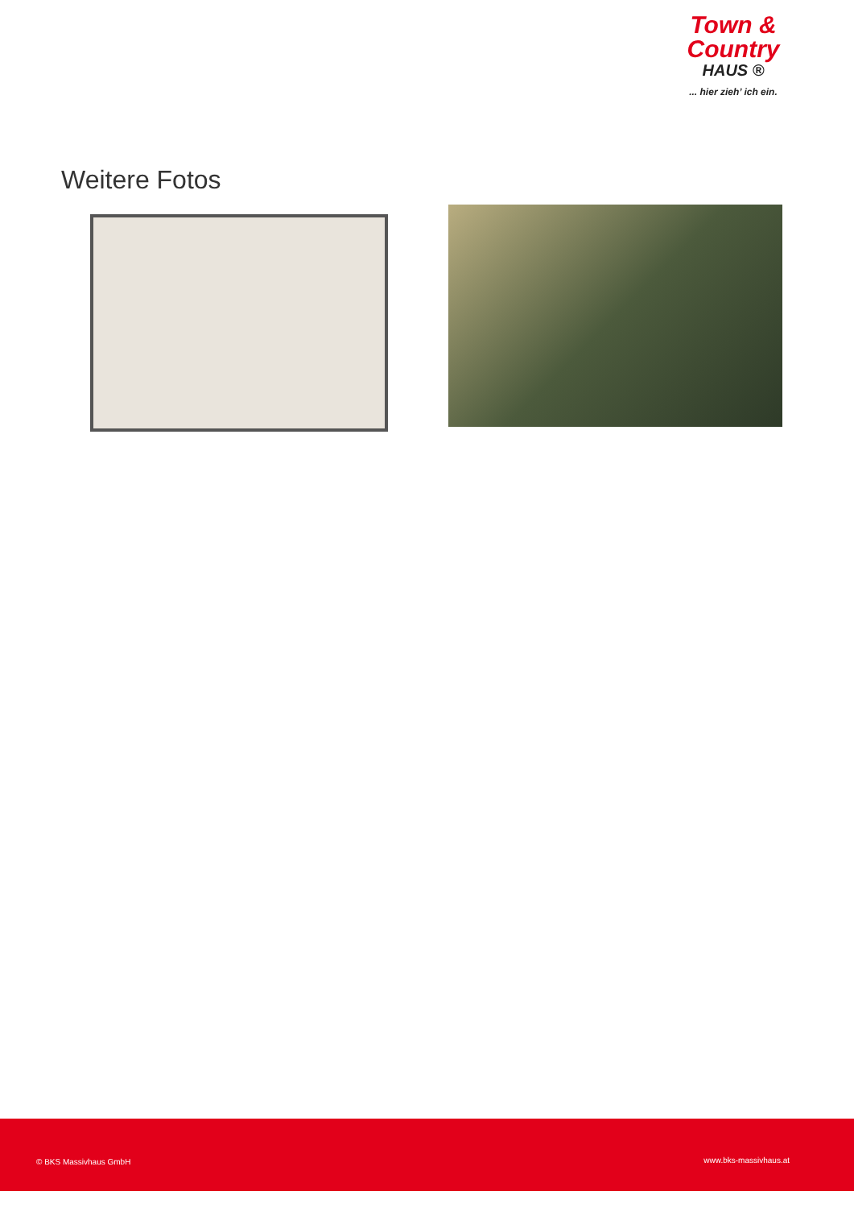Town &
Country
HAUS ®
... hier zieh’ ich ein.
Weitere Fotos
© BKS Massivhaus GmbH www.bks-massivhaus.at